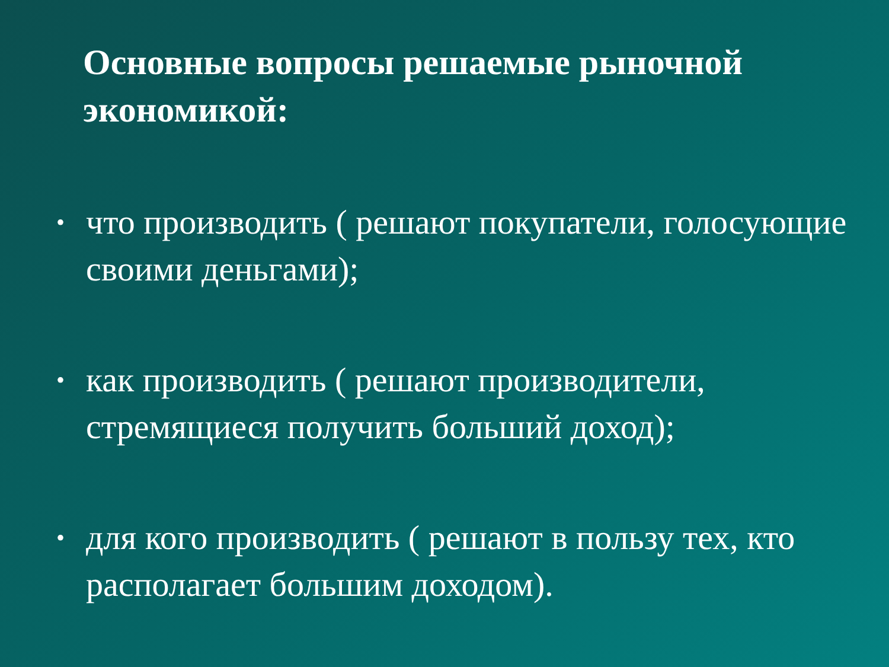Основные вопросы решаемые рыночной экономикой:
• что производить ( решают покупатели, голосующие своими деньгами);
• как производить ( решают производители, стремящиеся получить больший доход);
• для кого производить ( решают в пользу тех, кто располагает большим доходом).